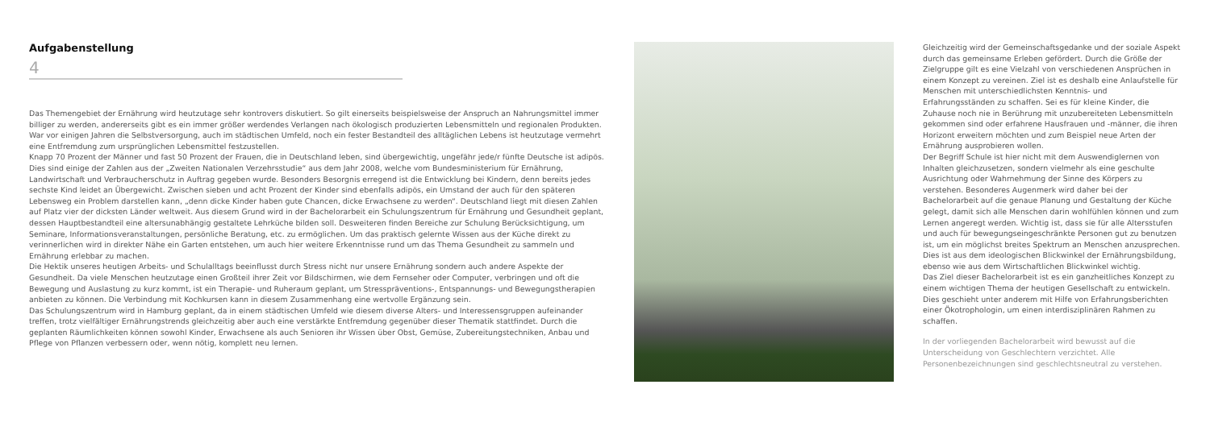Aufgabenstellung
4
Das Themengebiet der Ernährung wird heutzutage sehr kontrovers diskutiert. So gilt einerseits beispielsweise der Anspruch an Nahrungsmittel immer billiger zu werden, andererseits gibt es ein immer größer werdendes Verlangen nach ökologisch produzierten Lebensmitteln und regionalen Produkten. War vor einigen Jahren die Selbstversorgung, auch im städtischen Umfeld, noch ein fester Bestandteil des alltäglichen Lebens ist heutzutage vermehrt eine Entfremdung zum ursprünglichen Lebensmittel festzustellen.
Knapp 70 Prozent der Männer und fast 50 Prozent der Frauen, die in Deutschland leben, sind übergewichtig, ungefähr jede/r fünfte Deutsche ist adipös. Dies sind einige der Zahlen aus der „Zweiten Nationalen Verzehrsstudie“ aus dem Jahr 2008, welche vom Bundesministerium für Ernährung, Landwirtschaft und Verbraucherschutz in Auftrag gegeben wurde. Besonders Besorgnis erregend ist die Entwicklung bei Kindern, denn bereits jedes sechste Kind leidet an Übergewicht. Zwischen sieben und acht Prozent der Kinder sind ebenfalls adipös, ein Umstand der auch für den späteren Lebensweg ein Problem darstellen kann, „denn dicke Kinder haben gute Chancen, dicke Erwachsene zu werden“. Deutschland liegt mit diesen Zahlen auf Platz vier der dicksten Länder weltweit. Aus diesem Grund wird in der Bachelorarbeit ein Schulungszentrum für Ernährung und Gesundheit geplant, dessen Hauptbestandteil eine altersunabhängig gestaltete Lehrküche bilden soll. Desweiteren finden Bereiche zur Schulung Berücksichtigung, um Seminare, Informationsveranstaltungen, persönliche Beratung, etc. zu ermöglichen. Um das praktisch gelernte Wissen aus der Küche direkt zu verinnerlichen wird in direkter Nähe ein Garten entstehen, um auch hier weitere Erkenntnisse rund um das Thema Gesundheit zu sammeln und Ernährung erlebbar zu machen.
Die Hektik unseres heutigen Arbeits- und Schulalltags beeinflusst durch Stress nicht nur unsere Ernährung sondern auch andere Aspekte der Gesundheit. Da viele Menschen heutzutage einen Großteil ihrer Zeit vor Bildschirmen, wie dem Fernseher oder Computer, verbringen und oft die Bewegung und Auslastung zu kurz kommt, ist ein Therapie- und Ruheraum geplant, um Stresspräventions-, Entspannungs- und Bewegungstherapien anbieten zu können. Die Verbindung mit Kochkursen kann in diesem Zusammenhang eine wertvolle Ergänzung sein.
Das Schulungszentrum wird in Hamburg geplant, da in einem städtischen Umfeld wie diesem diverse Alters- und Interessensgruppen aufeinander treffen, trotz vielfältiger Ernährungstrends gleichzeitig aber auch eine verstärkte Entfremdung gegenüber dieser Thematik stattfindet. Durch die geplanten Räumlichkeiten können sowohl Kinder, Erwachsene als auch Senioren ihr Wissen über Obst, Gemüse, Zubereitungstechniken, Anbau und Pflege von Pflanzen verbessern oder, wenn nötig, komplett neu lernen.
Gleichzeitig wird der Gemeinschaftsgedanke und der soziale Aspekt durch das gemeinsame Erleben gefördert. Durch die Größe der Zielgruppe gilt es eine Vielzahl von verschiedenen Ansprüchen in einem Konzept zu vereinen. Ziel ist es deshalb eine Anlaufstelle für Menschen mit unterschiedlichsten Kenntnis- und Erfahrungsständen zu schaffen. Sei es für kleine Kinder, die Zuhause noch nie in Berührung mit unzubereiteten Lebensmitteln gekommen sind oder erfahrene Hausfrauen und -männer, die ihren Horizont erweitern möchten und zum Beispiel neue Arten der Ernährung ausprobieren wollen.
Der Begriff Schule ist hier nicht mit dem Auswendiglernen von Inhalten gleichzusetzen, sondern vielmehr als eine geschulte Ausrichtung oder Wahrnehmung der Sinne des Körpers zu verstehen. Besonderes Augenmerk wird daher bei der Bachelorarbeit auf die genaue Planung und Gestaltung der Küche gelegt, damit sich alle Menschen darin wohlfühlen können und zum Lernen angeregt werden. Wichtig ist, dass sie für alle Altersstufen und auch für bewegungseingeschränkte Personen gut zu benutzen ist, um ein möglichst breites Spektrum an Menschen anzusprechen. Dies ist aus dem ideologischen Blickwinkel der Ernährungsbildung, ebenso wie aus dem Wirtschaftlichen Blickwinkel wichtig.
Das Ziel dieser Bachelorarbeit ist es ein ganzheitliches Konzept zu einem wichtigen Thema der heutigen Gesellschaft zu entwickeln. Dies geschieht unter anderem mit Hilfe von Erfahrungsberichten einer Ökotrophologin, um einen interdisziplinären Rahmen zu schaffen.
In der vorliegenden Bachelorarbeit wird bewusst auf die Unterscheidung von Geschlechtern verzichtet. Alle Personenbezeichnungen sind geschlechtsneutral zu verstehen.